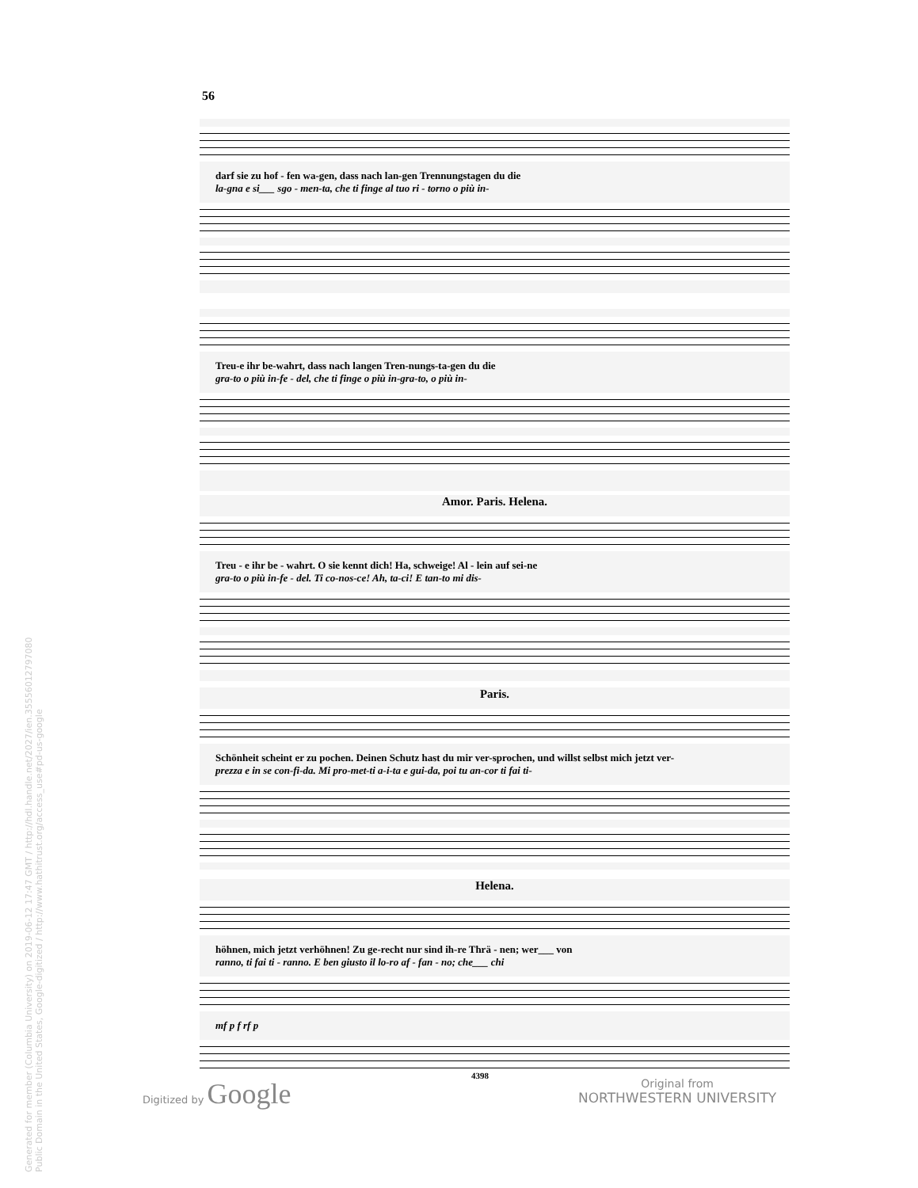56
darf sie zu hof - fen wa-gen, dass nach lan-gen Trennungstagen du die
la-gna e si___ sgo - men-ta, che ti finge al tuo ri - torno o più in-
Treu-e ihr be-wahrt, dass nach langen Tren-nungs-ta-gen du die
gra-to o più in-fe - del, che ti finge o più in-gra-to, o più in-
Amor. Paris. Helena.
Treu - e ihr be - wahrt. O sie kennt dich! Ha, schweige! Al - lein auf sei-ne
gra-to o più in-fe - del. Ti co-nos-ce! Ah, ta-ci! E tan-to mi dis-
Paris.
Schönheit scheint er zu pochen. Deinen Schutz hast du mir ver-sprochen, und willst selbst mich jetzt ver-
prezza e in se con-fi-da. Mi pro-met-ti a-i-ta e gui-da, poi tu an-cor ti fai ti-
Helena.
höhnen, mich jetzt verhöhnen! Zu ge-recht nur sind ih-re Thrä - nen; wer___ von
ranno, ti fai ti - ranno. E ben giusto il lo-ro af - fan - no; che___ chi
mf p f rf p
4398
Digitized by Google
Original from
NORTHWESTERN UNIVERSITY
Generated for member (Columbia University) on 2019-06-12 17:47 GMT / http://hdl.handle.net/2027/ien.35556012797080
Public Domain in the United States, Google-digitized / http://www.hathitrust.org/access_use#pd-us-google